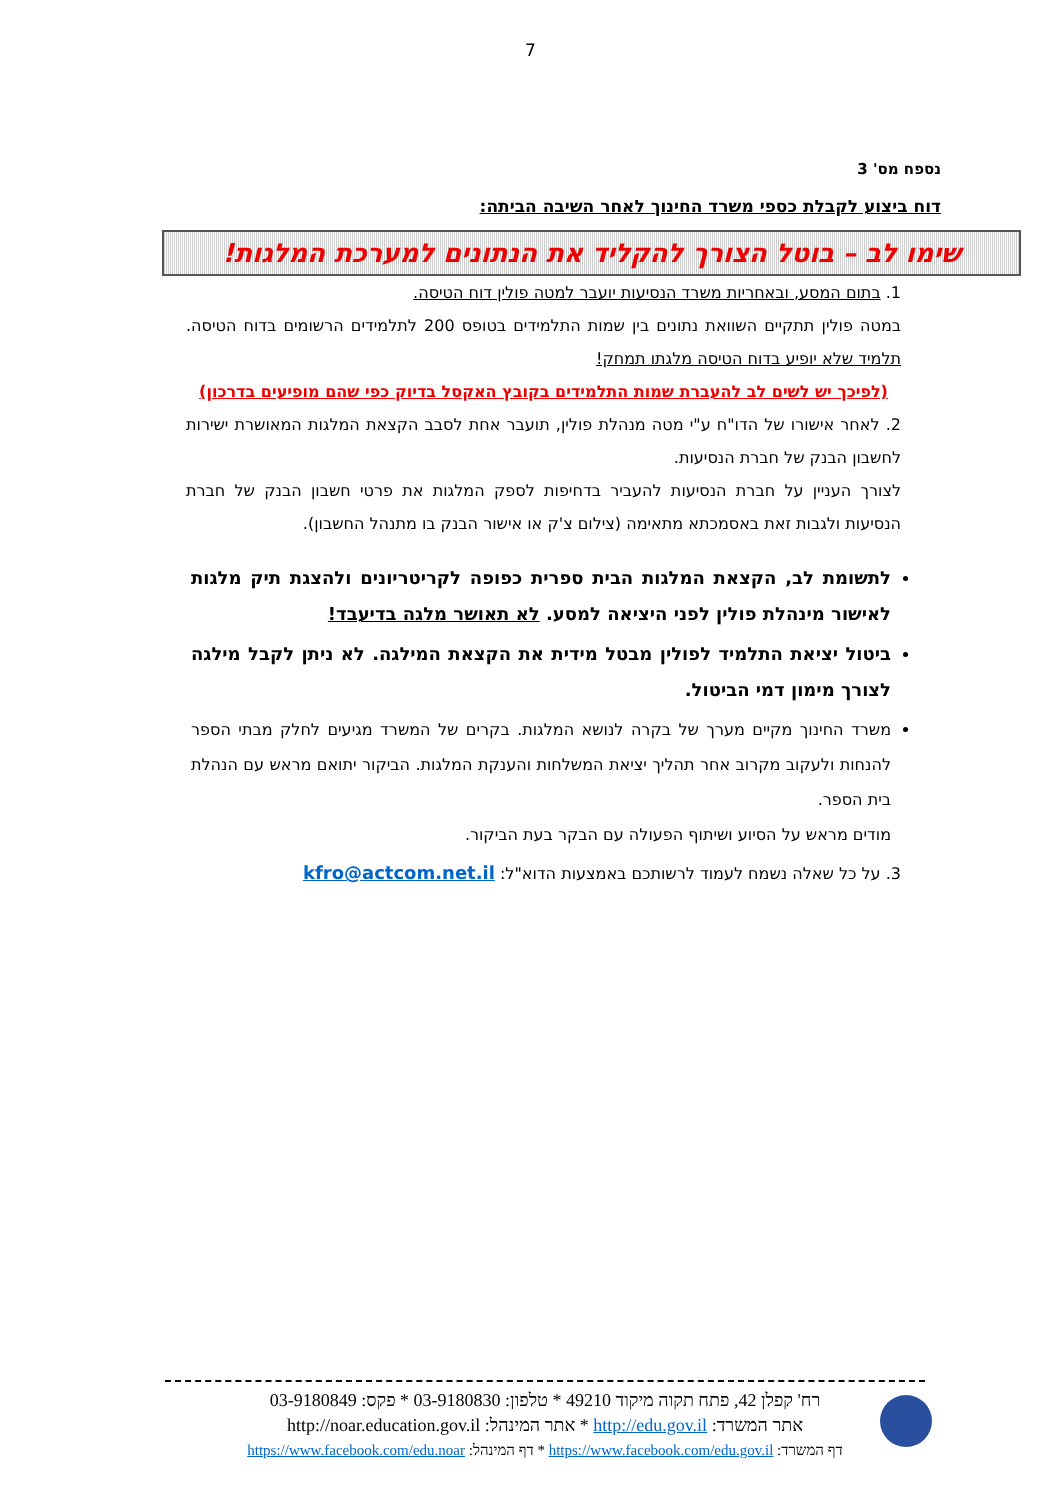7
נספח מס' 3
דוח ביצוע לקבלת כספי משרד החינוך לאחר השיבה הביתה:
שימו לב – בוטל הצורך להקליד את הנתונים למערכת המלגות!
1. בתום המסע, ובאחריות משרד הנסיעות יועבר למטה פולין דוח הטיסה.
במטה פולין תתקיים השוואת נתונים בין שמות התלמידים בטופס 200 לתלמידים הרשומים בדוח הטיסה. תלמיד שלא יופיע בדוח הטיסה מלגתו תמחק!
(לפיכך יש לשים לב להעברת שמות התלמידים בקובץ האקסל בדיוק כפי שהם מופיעים בדרכון)
2. לאחר אישורו של הדו"ח ע"י מטה מנהלת פולין, תועבר אחת לסבב הקצאת המלגות המאושרת ישירות לחשבון הבנק של חברת הנסיעות.
לצורך העניין על חברת הנסיעות להעביר בדחיפות לספק המלגות את פרטי חשבון הבנק של חברת הנסיעות ולגבות זאת באסמכתא מתאימה (צילום צ'ק או אישור הבנק בו מתנהל החשבון).
לתשומת לב, הקצאת המלגות הבית ספרית כפופה לקריטריונים ולהצגת תיק מלגות לאישור מינהלת פולין לפני היציאה למסע. לא תאושר מלגה בדיעבד!
ביטול יציאת התלמיד לפולין מבטל מידית את הקצאת המילגה. לא ניתן לקבל מילגה לצורך מימון דמי הביטול.
משרד החינוך מקיים מערך של בקרה לנושא המלגות. בקרים של המשרד מגיעים לחלק מבתי הספר להנחות ולעקוב מקרוב אחר תהליך יציאת המשלחות והענקת המלגות. הביקור יתואם מראש עם הנהלת בית הספר.
מודים מראש על הסיוע ושיתוף הפעולה עם הבקר בעת הביקור.
3. על כל שאלה נשמח לעמוד לרשותכם באמצעות הדוא"ל: kfro@actcom.net.il
רח' קפלן 42, פתח תקוה מיקוד 49210 * טלפון: 03-9180830 * פקס: 03-9180849
אתר המשרד: http://edu.gov.il * אתר המינהל: http://noar.education.gov.il
דף המשרד: https://www.facebook.com/edu.gov.il * דף המינהל: https://www.facebook.com/edu.noar